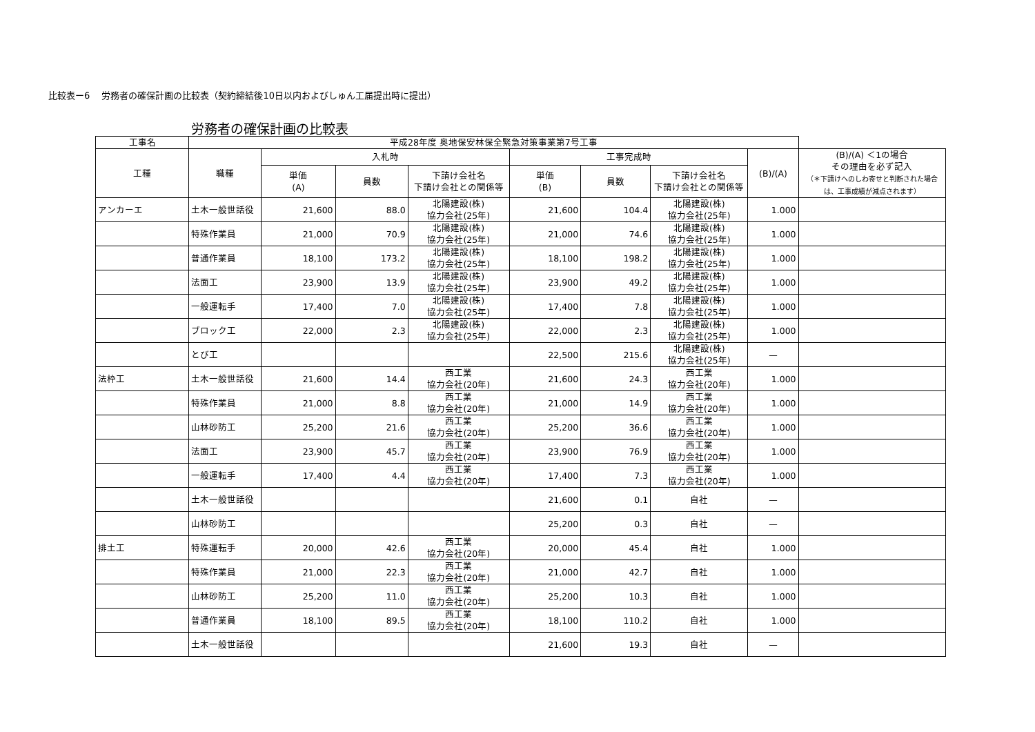比較表ー6　 労務者の確保計画の比較表（契約締結後10日以内およびしゅん工届提出時に提出）
労務者の確保計画の比較表
| 工事名 | 平成28年度 奥地保安林保全緊急対策事業第7号工事 | | | | | | | | |
| --- | --- | --- | --- | --- | --- | --- | --- | --- | --- |
| 工種 | 職種 | 入札時 | | | 工事完成時 | | | (B)/(A) | (B)/(A) ＜1の場合 その理由を必ず記入 （＊下請けへのしわ寄せと判断された場合は、工事成績が減点されます） |
| | | 単価 (A) | 員数 | 下請け会社名 下請け会社との関係等 | 単価 (B) | 員数 | 下請け会社名 下請け会社との関係等 | | |
| アンカーエ | 土木一般世話役 | 21,600 | 88.0 | 北陽建設(株) 協力会社(25年) | 21,600 | 104.4 | 北陽建設(株) 協力会社(25年) | 1.000 | |
| | 特殊作業員 | 21,000 | 70.9 | 北陽建設(株) 協力会社(25年) | 21,000 | 74.6 | 北陽建設(株) 協力会社(25年) | 1.000 | |
| | 普通作業員 | 18,100 | 173.2 | 北陽建設(株) 協力会社(25年) | 18,100 | 198.2 | 北陽建設(株) 協力会社(25年) | 1.000 | |
| | 法面工 | 23,900 | 13.9 | 北陽建設(株) 協力会社(25年) | 23,900 | 49.2 | 北陽建設(株) 協力会社(25年) | 1.000 | |
| | 一般運転手 | 17,400 | 7.0 | 北陽建設(株) 協力会社(25年) | 17,400 | 7.8 | 北陽建設(株) 協力会社(25年) | 1.000 | |
| | ブロック工 | 22,000 | 2.3 | 北陽建設(株) 協力会社(25年) | 22,000 | 2.3 | 北陽建設(株) 協力会社(25年) | 1.000 | |
| | とび工 | | | | 22,500 | 215.6 | 北陽建設(株) 協力会社(25年) | — | |
| 法枠工 | 土木一般世話役 | 21,600 | 14.4 | 西工業 協力会社(20年) | 21,600 | 24.3 | 西工業 協力会社(20年) | 1.000 | |
| | 特殊作業員 | 21,000 | 8.8 | 西工業 協力会社(20年) | 21,000 | 14.9 | 西工業 協力会社(20年) | 1.000 | |
| | 山林砂防工 | 25,200 | 21.6 | 西工業 協力会社(20年) | 25,200 | 36.6 | 西工業 協力会社(20年) | 1.000 | |
| | 法面工 | 23,900 | 45.7 | 西工業 協力会社(20年) | 23,900 | 76.9 | 西工業 協力会社(20年) | 1.000 | |
| | 一般運転手 | 17,400 | 4.4 | 西工業 協力会社(20年) | 17,400 | 7.3 | 西工業 協力会社(20年) | 1.000 | |
| | 土木一般世話役 | | | | 21,600 | 0.1 | 自社 | — | |
| | 山林砂防工 | | | | 25,200 | 0.3 | 自社 | — | |
| 排土工 | 特殊運転手 | 20,000 | 42.6 | 西工業 協力会社(20年) | 20,000 | 45.4 | 自社 | 1.000 | |
| | 特殊作業員 | 21,000 | 22.3 | 西工業 協力会社(20年) | 21,000 | 42.7 | 自社 | 1.000 | |
| | 山林砂防工 | 25,200 | 11.0 | 西工業 協力会社(20年) | 25,200 | 10.3 | 自社 | 1.000 | |
| | 普通作業員 | 18,100 | 89.5 | 西工業 協力会社(20年) | 18,100 | 110.2 | 自社 | 1.000 | |
| | 土木一般世話役 | | | | 21,600 | 19.3 | 自社 | — | |